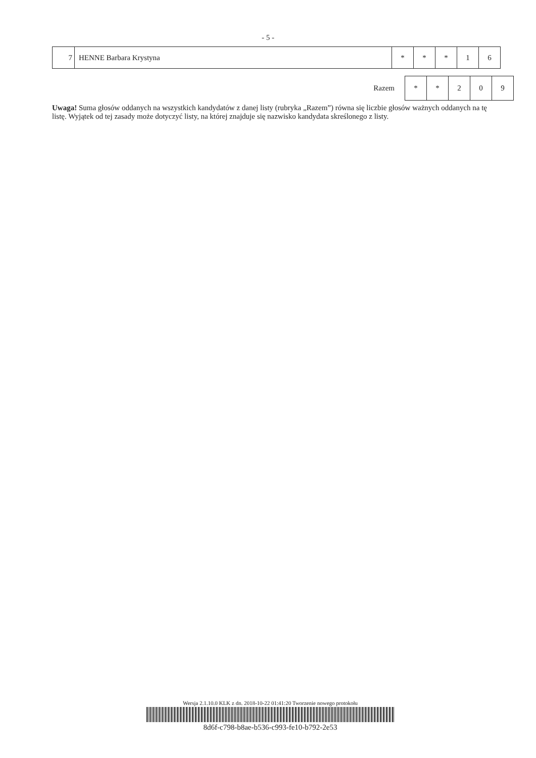- 5 -
| 7 | HENNE Barbara Krystyna | * | * | * | 1 | 6 |
| Razem | * | * | 2 | 0 | 9 |
Uwaga! Suma głosów oddanych na wszystkich kandydatów z danej listy (rubryka „Razem”) równa się liczbie głosów ważnych oddanych na tę listę. Wyjątek od tej zasady może dotyczyć listy, na której znajduje się nazwisko kandydata skreślonego z listy.
Wersja 2.1.10.0 KLK z dn. 2018-10-22 01:41:20 Tworzenie nowego protokołu
8d6f-c798-b8ae-b536-c993-fe10-b792-2e53